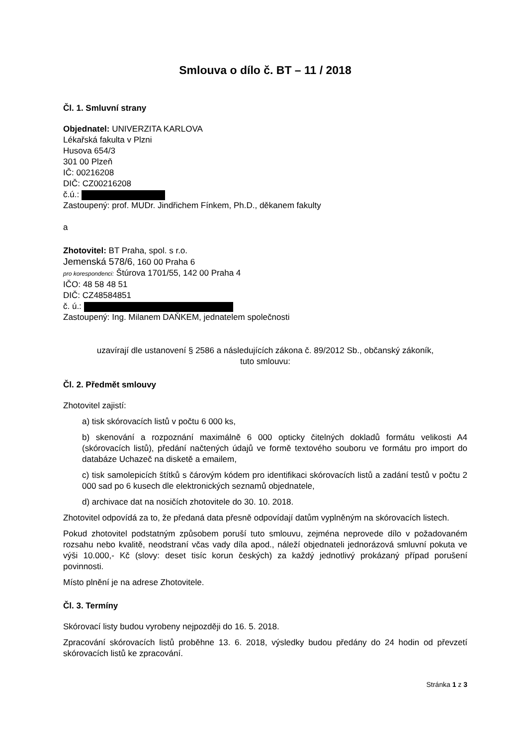Smlouva o dílo č. BT – 11 / 2018
Čl. 1. Smluvní strany
Objednatel: UNIVERZITA KARLOVA
Lékařská fakulta v Plzni
Husova 654/3
301 00 Plzeň
IČ: 00216208
DIČ: CZ00216208
č.ú.:
Zastoupený: prof. MUDr. Jindřichem Fínkem, Ph.D., děkanem fakulty
a
Zhotovitel: BT Praha, spol. s r.o.
Jemenská 578/6, 160 00 Praha 6
pro korespondenci: Štúrova 1701/55, 142 00 Praha 4
IČO: 48 58 48 51
DIČ: CZ48584851
č. ú.:
Zastoupený: Ing. Milanem DAŇKEM, jednatelem společnosti
uzavírají dle ustanovení § 2586 a následujících zákona č. 89/2012 Sb., občanský zákoník,
tuto smlouvu:
Čl. 2. Předmět smlouvy
Zhotovitel zajistí:
a) tisk skórovacích listů v počtu 6 000 ks,
b) skenování a rozpoznání maximálně 6 000 opticky čitelných dokladů formátu velikosti A4 (skórovacích listů), předání načtených údajů ve formě textového souboru ve formátu pro import do databáze Uchazeč na disketě a emailem,
c) tisk samolepicích štítků s čárovým kódem pro identifikaci skórovacích listů a zadání testů v počtu 2 000 sad po 6 kusech dle elektronických seznamů objednatele,
d) archivace dat na nosičích zhotovitele do 30. 10. 2018.
Zhotovitel odpovídá za to, že předaná data přesně odpovídají datům vyplněným na skórovacích listech.
Pokud zhotovitel podstatným způsobem poruší tuto smlouvu, zejména neprovede dílo v požadovaném rozsahu nebo kvalitě, neodstraní včas vady díla apod., náleží objednateli jednorázová smluvní pokuta ve výši 10.000,- Kč (slovy: deset tisíc korun českých) za každý jednotlivý prokázaný případ porušení povinnosti.
Místo plnění je na adrese Zhotovitele.
Čl. 3. Termíny
Skórovací listy budou vyrobeny nejpozději do 16. 5. 2018.
Zpracování skórovacích listů proběhne 13. 6. 2018, výsledky budou předány do 24 hodin od převzetí skórovacích listů ke zpracování.
Stránka 1 z 3